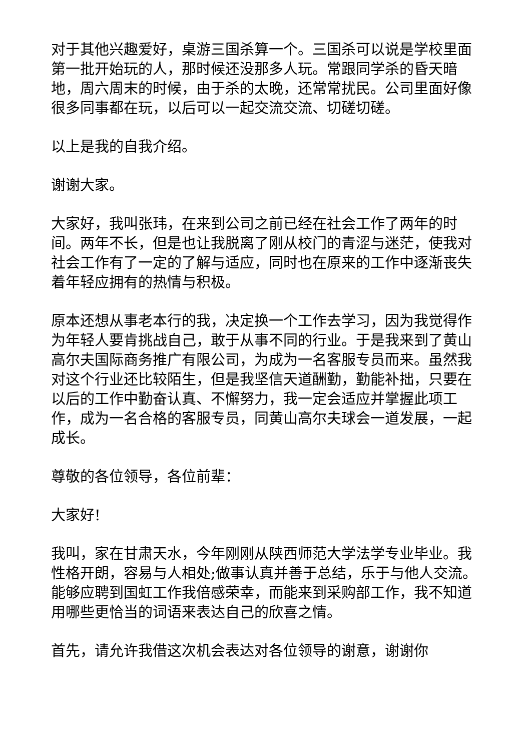对于其他兴趣爱好，桌游三国杀算一个。三国杀可以说是学校里面第一批开始玩的人，那时候还没那多人玩。常跟同学杀的昏天暗地，周六周末的时候，由于杀的太晚，还常常扰民。公司里面好像很多同事都在玩，以后可以一起交流交流、切磋切磋。
以上是我的自我介绍。
谢谢大家。
大家好，我叫张玮，在来到公司之前已经在社会工作了两年的时间。两年不长，但是也让我脱离了刚从校门的青涩与迷茫，使我对社会工作有了一定的了解与适应，同时也在原来的工作中逐渐丧失着年轻应拥有的热情与积极。
原本还想从事老本行的我，决定换一个工作去学习，因为我觉得作为年轻人要肯挑战自己，敢于从事不同的行业。于是我来到了黄山高尔夫国际商务推广有限公司，为成为一名客服专员而来。虽然我对这个行业还比较陌生，但是我坚信天道酬勤，勤能补拙，只要在以后的工作中勤奋认真、不懈努力，我一定会适应并掌握此项工作，成为一名合格的客服专员，同黄山高尔夫球会一道发展，一起成长。
尊敬的各位领导，各位前辈：
大家好!
我叫，家在甘肃天水，今年刚刚从陕西师范大学法学专业毕业。我性格开朗，容易与人相处;做事认真并善于总结，乐于与他人交流。能够应聘到国虹工作我倍感荣幸，而能来到采购部工作，我不知道用哪些更恰当的词语来表达自己的欣喜之情。
首先，请允许我借这次机会表达对各位领导的谢意，谢谢你